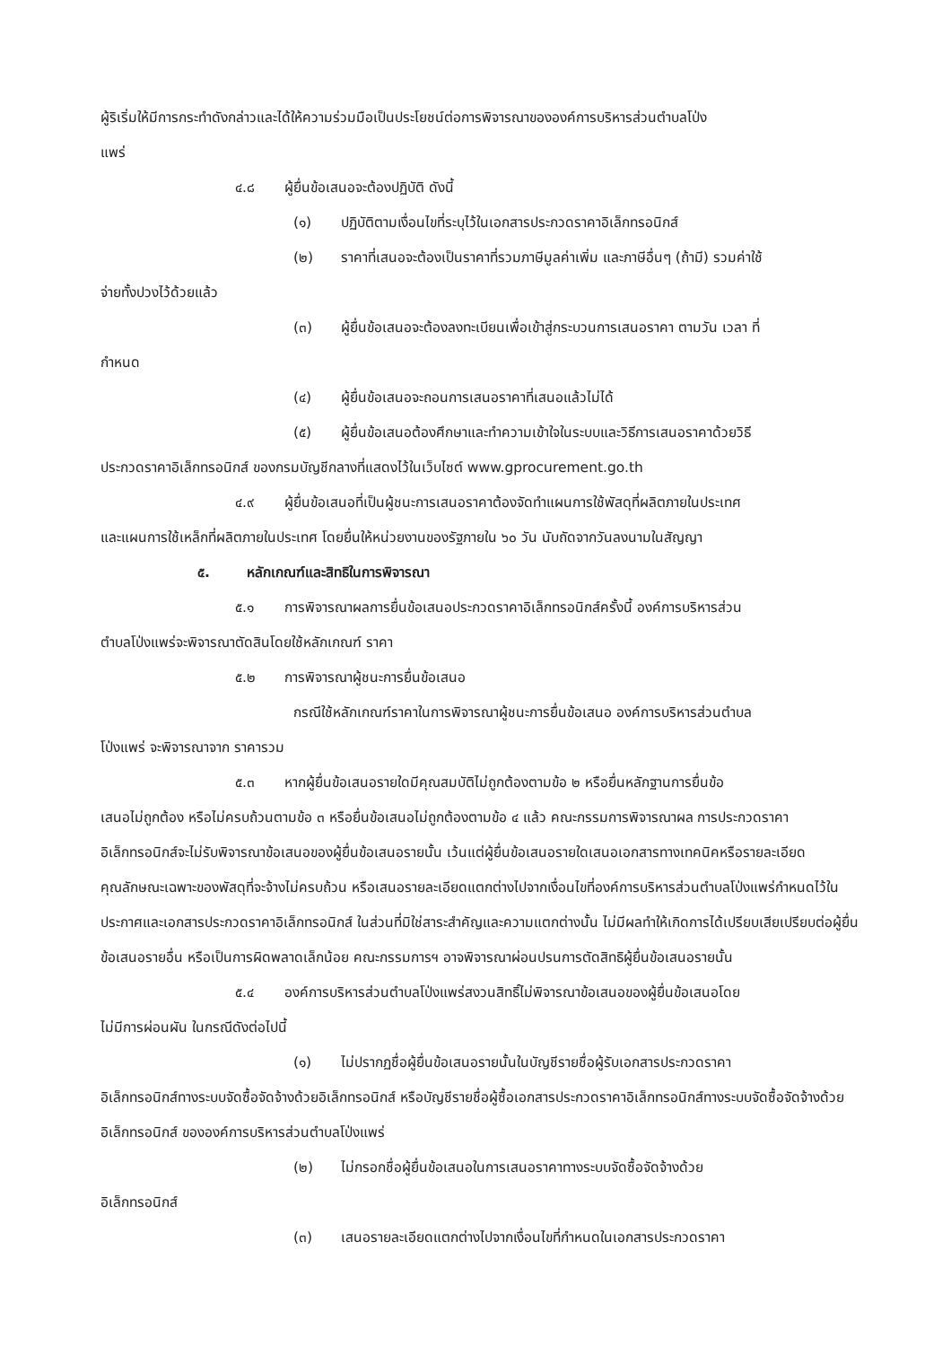ผู้ริเริ่มให้มีการกระทำดังกล่าวและได้ให้ความร่วมมือเป็นประโยชน์ต่อการพิจารณาขององค์การบริหารส่วนตำบลโป่ง
แพร่
๔.๘ ผู้ยื่นข้อเสนอจะต้องปฏิบัติ ดังนี้
(๑) ปฏิบัติตามเงื่อนไขที่ระบุไว้ในเอกสารประกวดราคาอิเล็กทรอนิกส์
(๒) ราคาที่เสนอจะต้องเป็นราคาที่รวมภาษีมูลค่าเพิ่ม และภาษีอื่นๆ (ถ้ามี) รวมค่าใช้
จ่ายทั้งปวงไว้ด้วยแล้ว
(๓) ผู้ยื่นข้อเสนอจะต้องลงทะเบียนเพื่อเข้าสู่กระบวนการเสนอราคา ตามวัน เวลา ที่
กำหนด
(๔) ผู้ยื่นข้อเสนอจะถอนการเสนอราคาที่เสนอแล้วไม่ได้
(๕) ผู้ยื่นข้อเสนอต้องศึกษาและทำความเข้าใจในระบบและวิธีการเสนอราคาด้วยวิธี
ประกวดราคาอิเล็กทรอนิกส์ ของกรมบัญชีกลางที่แสดงไว้ในเว็บไซต์ www.gprocurement.go.th
๔.๙ ผู้ยื่นข้อเสนอที่เป็นผู้ชนะการเสนอราคาต้องจัดทำแผนการใช้พัสดุที่ผลิตภายในประเทศ
และแผนการใช้เหล็กที่ผลิตภายในประเทศ โดยยื่นให้หน่วยงานของรัฐภายใน ๖๐ วัน นับถัดจากวันลงนามในสัญญา
๕. หลักเกณฑ์และสิทธิในการพิจารณา
๕.๑ การพิจารณาผลการยื่นข้อเสนอประกวดราคาอิเล็กทรอนิกส์ครั้งนี้ องค์การบริหารส่วน
ตำบลโป่งแพร่จะพิจารณาตัดสินโดยใช้หลักเกณฑ์ ราคา
๕.๒ การพิจารณาผู้ชนะการยื่นข้อเสนอ
กรณีใช้หลักเกณฑ์ราคาในการพิจารณาผู้ชนะการยื่นข้อเสนอ องค์การบริหารส่วนตำบล
โป่งแพร่ จะพิจารณาจาก ราคารวม
๕.๓ หากผู้ยื่นข้อเสนอรายใดมีคุณสมบัติไม่ถูกต้องตามข้อ ๒ หรือยื่นหลักฐานการยื่นข้อ
เสนอไม่ถูกต้อง หรือไม่ครบถ้วนตามข้อ ๓ หรือยื่นข้อเสนอไม่ถูกต้องตามข้อ ๔ แล้ว คณะกรรมการพิจารณาผล การประกวดราคาอิเล็กทรอนิกส์จะไม่รับพิจารณาข้อเสนอของผู้ยื่นข้อเสนอรายนั้น เว้นแต่ผู้ยื่นข้อเสนอรายใดเสนอเอกสารทางเทคนิคหรือรายละเอียดคุณลักษณะเฉพาะของพัสดุที่จะจ้างไม่ครบถ้วน หรือเสนอรายละเอียดแตกต่างไปจากเงื่อนไขที่องค์การบริหารส่วนตำบลโป่งแพร่กำหนดไว้ในประกาศและเอกสารประกวดราคาอิเล็กทรอนิกส์ ในส่วนที่มิใช่สาระสำคัญและความแตกต่างนั้น ไม่มีผลทำให้เกิดการได้เปรียบเสียเปรียบต่อผู้ยื่นข้อเสนอรายอื่น หรือเป็นการผิดพลาดเล็กน้อย คณะกรรมการฯ อาจพิจารณาผ่อนปรนการตัดสิทธิผู้ยื่นข้อเสนอรายนั้น
๕.๔ องค์การบริหารส่วนตำบลโป่งแพร่สงวนสิทธิ์ไม่พิจารณาข้อเสนอของผู้ยื่นข้อเสนอโดย
ไม่มีการผ่อนผัน ในกรณีดังต่อไปนี้
(๑) ไม่ปรากฏชื่อผู้ยื่นข้อเสนอรายนั้นในบัญชีรายชื่อผู้รับเอกสารประกวดราคา
อิเล็กทรอนิกส์ทางระบบจัดซื้อจัดจ้างด้วยอิเล็กทรอนิกส์ หรือบัญชีรายชื่อผู้ซื้อเอกสารประกวดราคาอิเล็กทรอนิกส์ทางระบบจัดซื้อจัดจ้างด้วยอิเล็กทรอนิกส์ ขององค์การบริหารส่วนตำบลโป่งแพร่
(๒) ไม่กรอกชื่อผู้ยื่นข้อเสนอในการเสนอราคาทางระบบจัดซื้อจัดจ้างด้วย
อิเล็กทรอนิกส์
(๓) เสนอรายละเอียดแตกต่างไปจากเงื่อนไขที่กำหนดในเอกสารประกวดราคา